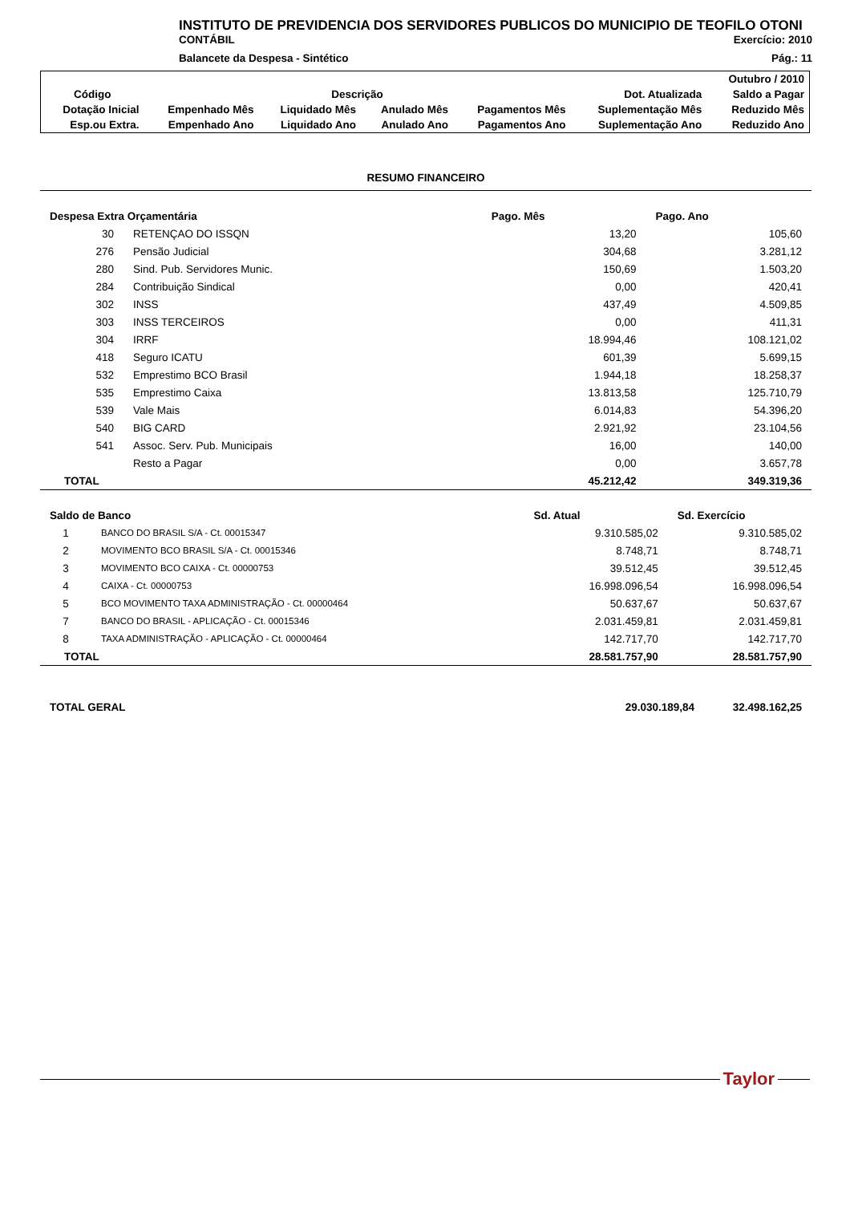INSTITUTO DE PREVIDENCIA DOS SERVIDORES PUBLICOS DO MUNICIPIO DE TEOFILO OTONI
CONTÁBIL Exercício: 2010
Balancete da Despesa - Sintético Pág.: 11
| | | | | | | Outubro / 2010 |
| Código | Descrição | | | | Dot. Atualizada | Saldo a Pagar |
| Dotação Inicial | Empenhado Mês | Liquidado Mês | Anulado Mês | Pagamentos Mês | Suplementação Mês | Reduzido Mês |
| Esp.ou Extra. | Empenhado Ano | Liquidado Ano | Anulado Ano | Pagamentos Ano | Suplementação Ano | Reduzido Ano |
RESUMO FINANCEIRO
| Despesa Extra Orçamentária | | Pago. Mês | Pago. Ano |
| --- | --- | --- | --- |
| 30 | RETENÇAO DO ISSQN | 13,20 | 105,60 |
| 276 | Pensão Judicial | 304,68 | 3.281,12 |
| 280 | Sind. Pub. Servidores Munic. | 150,69 | 1.503,20 |
| 284 | Contribuição Sindical | 0,00 | 420,41 |
| 302 | INSS | 437,49 | 4.509,85 |
| 303 | INSS TERCEIROS | 0,00 | 411,31 |
| 304 | IRRF | 18.994,46 | 108.121,02 |
| 418 | Seguro ICATU | 601,39 | 5.699,15 |
| 532 | Emprestimo BCO Brasil | 1.944,18 | 18.258,37 |
| 535 | Emprestimo Caixa | 13.813,58 | 125.710,79 |
| 539 | Vale Mais | 6.014,83 | 54.396,20 |
| 540 | BIG CARD | 2.921,92 | 23.104,56 |
| 541 | Assoc. Serv. Pub. Municipais | 16,00 | 140,00 |
| | Resto a Pagar | 0,00 | 3.657,78 |
| TOTAL | | 45.212,42 | 349.319,36 |
| Saldo de Banco | | Sd. Atual | Sd. Exercício |
| --- | --- | --- | --- |
| 1 | BANCO DO BRASIL S/A - Ct. 00015347 | 9.310.585,02 | 9.310.585,02 |
| 2 | MOVIMENTO BCO BRASIL S/A - Ct. 00015346 | 8.748,71 | 8.748,71 |
| 3 | MOVIMENTO BCO CAIXA - Ct. 00000753 | 39.512,45 | 39.512,45 |
| 4 | CAIXA - Ct. 00000753 | 16.998.096,54 | 16.998.096,54 |
| 5 | BCO MOVIMENTO TAXA ADMINISTRAÇÃO - Ct. 00000464 | 50.637,67 | 50.637,67 |
| 7 | BANCO DO BRASIL - APLICAÇÃO - Ct. 00015346 | 2.031.459,81 | 2.031.459,81 |
| 8 | TAXA ADMINISTRAÇÃO - APLICAÇÃO - Ct. 00000464 | 142.717,70 | 142.717,70 |
| TOTAL | | 28.581.757,90 | 28.581.757,90 |
| TOTAL GERAL | 29.030.189,84 | 32.498.162,25 |
Taylor